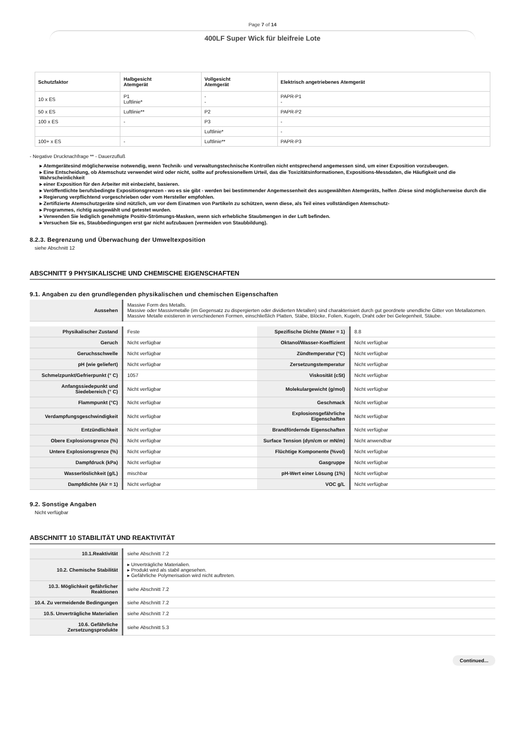Page 7 of 14
400LF Super Wick für bleifreie Lote
| Schutzfaktor | Halbgesicht Atemgerät | Vollgesicht Atemgerät | Elektrisch angetriebenes Atemgerät |
| --- | --- | --- | --- |
| 10 x ES | P1 Luftlinie* | - - | PAPR-P1 - |
| 50 x ES | Luftlinie** | P2 | PAPR-P2 |
| 100 x ES | - | P3 | - |
| | | Luftlinie* | - |
| 100+ x ES | - | Luftlinie** | PAPR-P3 |
- Negative Drucknachfrage ** - Dauerzufluß
▸ Atemgerätesind möglicherweise notwendig, wenn Technik- und verwaltungstechnische Kontrollen nicht entsprechend angemessen sind, um einer Exposition vorzubeugen.
▸ Eine Entscheidung, ob Atemschutz verwendet wird oder nicht, sollte auf professionellem Urteil, das die Toxizitätsinformationen, Expositions-Messdaten, die Häufigkeit und die Wahrscheinlichkeit
▸ einer Exposition für den Arbeiter mit einbezieht, basieren.
▸ Veröffentlichte berufsbedingte Expositionsgrenzen - wo es sie gibt - werden bei bestimmender Angemessenheit des ausgewählten Atemgeräts, helfen .Diese sind möglicherweise durch die
▸ Regierung verpflichtend vorgeschrieben oder vom Hersteller empfohlen.
▸ Zertifizierte Atemschutzgeräte sind nützlich, um vor dem Einatmen von Partikeln zu schützen, wenn diese, als Teil eines vollständigen Atemschutz-
▸ Programmes, richtig ausgewählt und getestet wurden.
▸ Verwenden Sie lediglich genehmigte Positiv-Strömungs-Masken, wenn sich erhebliche Staubmengen in der Luft befinden.
▸ Versuchen Sie es, Staubbedingungen erst gar nicht aufzubauen (vermeiden von Staubbildung).
8.2.3. Begrenzung und Überwachung der Umweltexposition
siehe Abschnitt 12
ABSCHNITT 9 PHYSIKALISCHE UND CHEMISCHE EIGENSCHAFTEN
9.1. Angaben zu den grundlegenden physikalischen und chemischen Eigenschaften
| Aussehen | Massive Form des Metalls. Massive oder Massivmetalle (im Gegensatz zu dispergierten oder dividierten Metallen) sind charakterisiert durch gut geordnete unendliche Gitter von Metallatomen. Massive Metalle existieren in verschiedenen Formen, einschließlich Platten, Stäbe, Blöcke, Folien, Kugeln, Draht oder bei Gelegenheit, Stäube. |
| Physikalischer Zustand | Feste | Spezifische Dichte (Water = 1) | 8.8 |
| Geruch | Nicht verfügbar | Oktanol/Wasser-Koeffizient | Nicht verfügbar |
| Geruchsschwelle | Nicht verfügbar | Zündtemperatur (°C) | Nicht verfügbar |
| pH (wie geliefert) | Nicht verfügbar | Zersetzungstemperatur | Nicht verfügbar |
| Schmelzpunkt/Gefrierpunkt (° C) | 1057 | Viskosität (cSt) | Nicht verfügbar |
| Anfangssiedepunkt und Siedebereich (° C) | Nicht verfügbar | Molekulargewicht (g/mol) | Nicht verfügbar |
| Flammpunkt (°C) | Nicht verfügbar | Geschmack | Nicht verfügbar |
| Verdampfungsgeschwindigkeit | Nicht verfügbar | Explosionsgefährliche Eigenschaften | Nicht verfügbar |
| Entzündlichkeit | Nicht verfügbar | Brandfördernde Eigenschaften | Nicht verfügbar |
| Obere Explosionsgrenze (%) | Nicht verfügbar | Surface Tension (dyn/cm or mN/m) | Nicht anwendbar |
| Untere Explosionsgrenze (%) | Nicht verfügbar | Flüchtige Komponente (%vol) | Nicht verfügbar |
| Dampfdruck (kPa) | Nicht verfügbar | Gasgruppe | Nicht verfügbar |
| Wasserlöslichkeit (g/L) | mischbar | pH-Wert einer Lösung (1%) | Nicht verfügbar |
| Dampfdichte (Air = 1) | Nicht verfügbar | VOC g/L | Nicht verfügbar |
9.2. Sonstige Angaben
Nicht verfügbar
ABSCHNITT 10 STABILITÄT UND REAKTIVITÄT
| 10.1.Reaktivität | siehe Abschnitt 7.2 |
| 10.2. Chemische Stabilität | ▸ Unverträgliche Materialien. ▸ Produkt wird als stabil angesehen. ▸ Gefährliche Polymerisation wird nicht auftreten. |
| 10.3. Möglichkeit gefährlicher Reaktionen | siehe Abschnitt 7.2 |
| 10.4. Zu vermeidende Bedingungen | siehe Abschnitt 7.2 |
| 10.5. Unverträgliche Materialien | siehe Abschnitt 7.2 |
| 10.6. Gefährliche Zersetzungsprodukte | siehe Abschnitt 5.3 |
Continued...